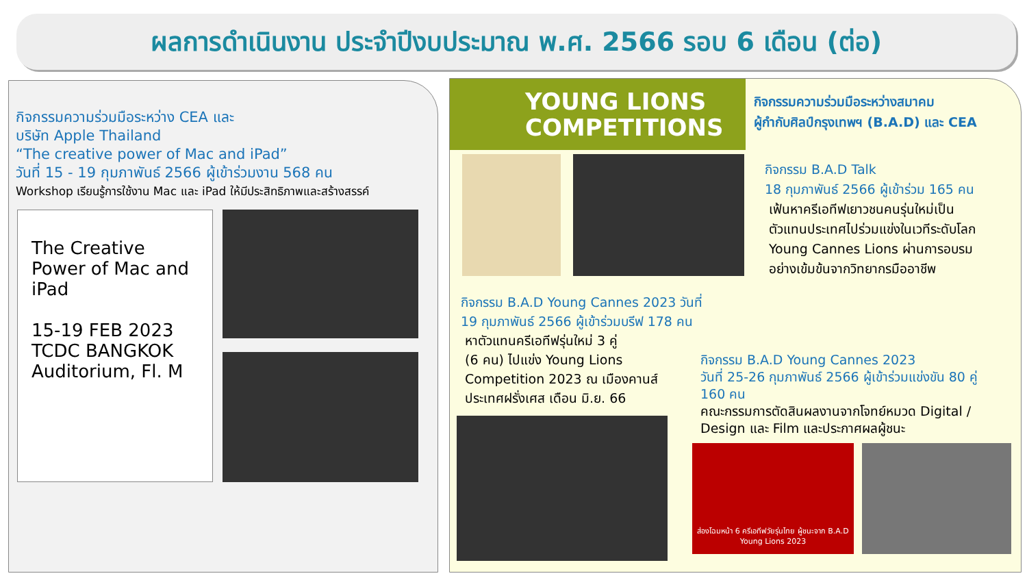ผลการดำเนินงาน ประจำปีงบประมาณ พ.ศ. 2566 รอบ 6 เดือน (ต่อ)
กิจกรรมความร่วมมือระหว่าง CEA และ
บริษัท Apple Thailand
“The creative power of Mac and iPad”
วันที่ 15 - 19 กุมภาพันธ์ 2566 ผู้เข้าร่วมงาน 568 คน
Workshop เรียนรู้การใช้งาน Mac และ iPad ให้มีประสิทธิภาพและสร้างสรรค์
The Creative Power of Mac and iPad
15-19 FEB 2023 TCDC BANGKOK Auditorium, Fl. M
YOUNG LIONS
COMPETITIONS
กิจกรรมความร่วมมือระหว่างสมาคม
ผู้กำกับศิลป์กรุงเทพฯ (B.A.D) และ CEA
กิจกรรม B.A.D Talk
18 กุมภาพันธ์ 2566 ผู้เข้าร่วม 165 คน
เฟ้นหาครีเอทีฟเยาวชนคนรุ่นใหม่เป็น
ตัวแทนประเทศไปร่วมแข่งในเวทีระดับโลก
Young Cannes Lions ผ่านการอบรม
อย่างเข้มข้นจากวิทยากรมืออาชีพ
กิจกรรม B.A.D Young Cannes 2023 วันที่
19 กุมภาพันธ์ 2566 ผู้เข้าร่วมบรีฟ 178 คน
หาตัวแทนครีเอทีฟรุ่นใหม่ 3 คู่
(6 คน) ไปแข่ง Young Lions
Competition 2023 ณ เมืองคานส์
ประเทศฝรั่งเศส เดือน มิ.ย. 66
กิจกรรม B.A.D Young Cannes 2023
วันที่ 25-26 กุมภาพันธ์ 2566 ผู้เข้าร่วมแข่งขัน 80 คู่
160 คน
คณะกรรมการตัดสินผลงานจากโจทย์หมวด Digital / Design และ Film และประกาศผลผู้ชนะ
ส่องโฉมหน้า 6 ครีเอทีฟวัยรุ่นไทย ผู้ชนะจาก B.A.D Young Lions 2023